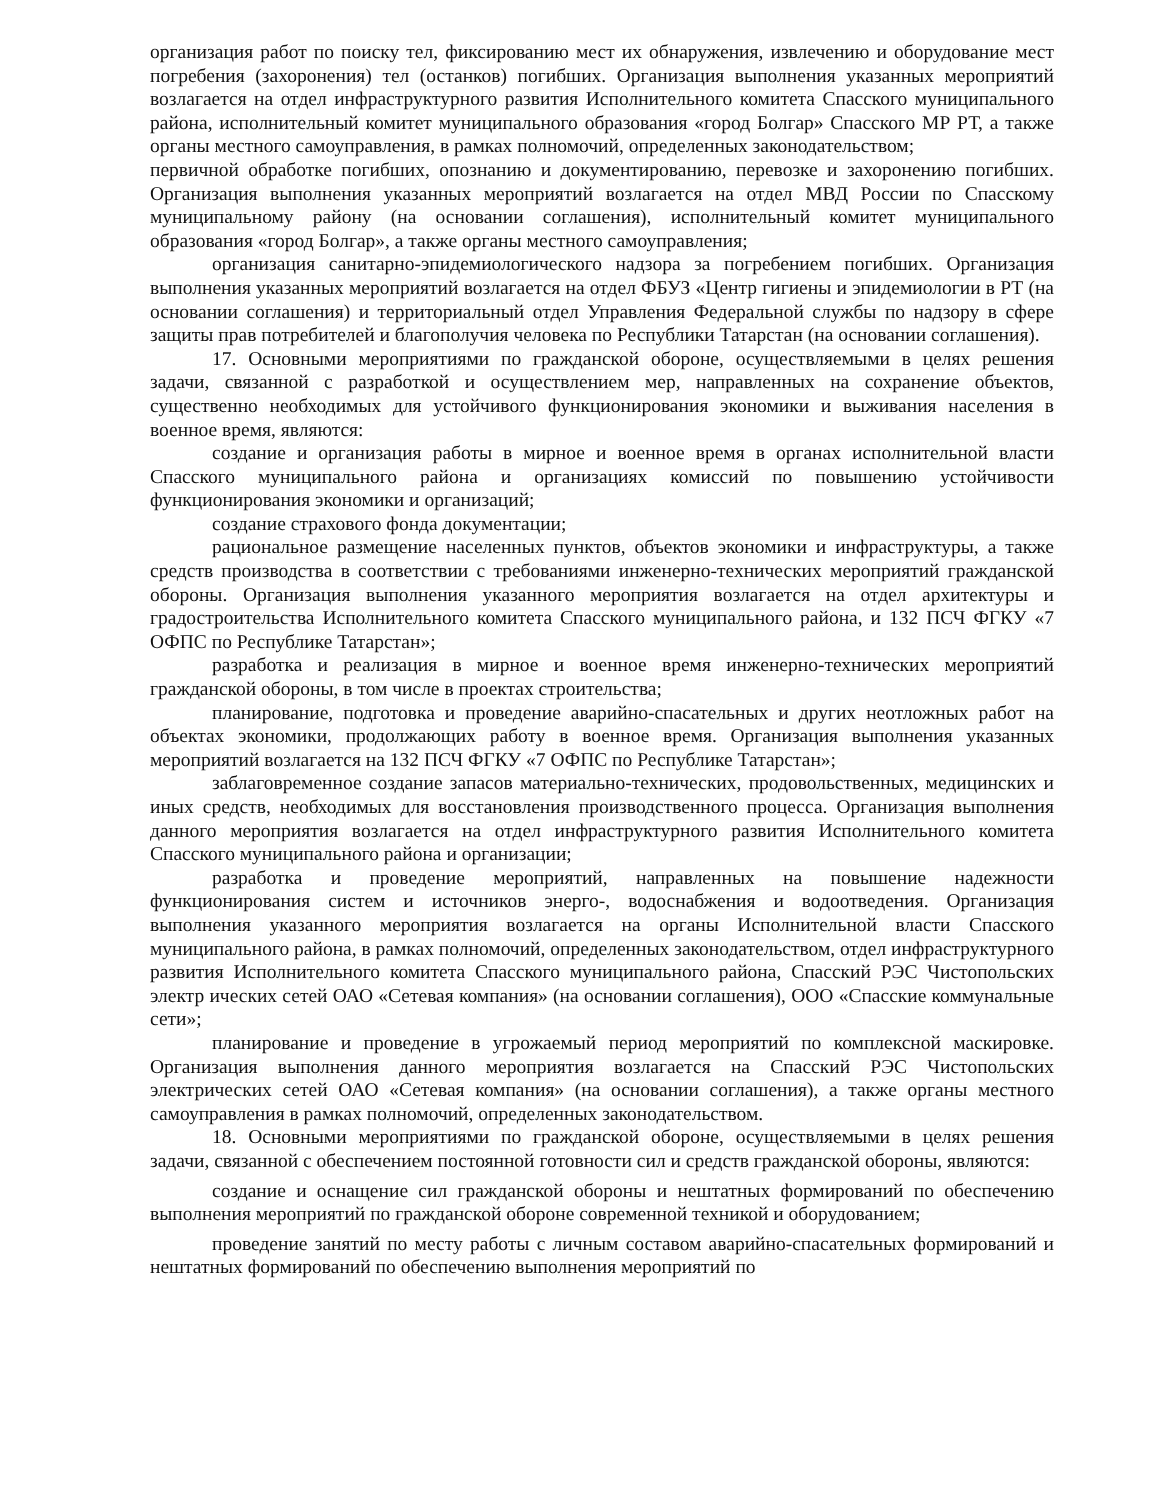организация работ по поиску тел, фиксированию мест их обнаружения, извлечению и оборудование мест погребения (захоронения) тел (останков) погибших. Организация выполнения указанных мероприятий возлагается на отдел инфраструктурного развития Исполнительного комитета Спасского муниципального района, исполнительный комитет муниципального образования «город Болгар» Спасского МР РТ, а также органы местного самоуправления, в рамках полномочий, определенных законодательством;
первичной обработке погибших, опознанию и документированию, перевозке и захоронению погибших. Организация выполнения указанных мероприятий возлагается на отдел МВД России по Спасскому муниципальному району (на основании соглашения), исполнительный комитет муниципального образования «город Болгар», а также органы местного самоуправления;
организация санитарно-эпидемиологического надзора за погребением погибших. Организация выполнения указанных мероприятий возлагается на отдел ФБУЗ «Центр гигиены и эпидемиологии в РТ (на основании соглашения) и территориальный отдел Управления Федеральной службы по надзору в сфере защиты прав потребителей и благополучия человека по Республики Татарстан (на основании соглашения).
17. Основными мероприятиями по гражданской обороне, осуществляемыми в целях решения задачи, связанной с разработкой и осуществлением мер, направленных на сохранение объектов, существенно необходимых для устойчивого функционирования экономики и выживания населения в военное время, являются:
создание и организация работы в мирное и военное время в органах исполнительной власти Спасского муниципального района и организациях комиссий по повышению устойчивости функционирования экономики и организаций;
создание страхового фонда документации;
рациональное размещение населенных пунктов, объектов экономики и инфраструктуры, а также средств производства в соответствии с требованиями инженерно-технических мероприятий гражданской обороны. Организация выполнения указанного мероприятия возлагается на отдел архитектуры и градостроительства Исполнительного комитета Спасского муниципального района, и 132 ПСЧ ФГКУ «7 ОФПС по Республике Татарстан»;
разработка и реализация в мирное и военное время инженерно-технических мероприятий гражданской обороны, в том числе в проектах строительства;
планирование, подготовка и проведение аварийно-спасательных и других неотложных работ на объектах экономики, продолжающих работу в военное время. Организация выполнения указанных мероприятий возлагается на 132 ПСЧ ФГКУ «7 ОФПС по Республике Татарстан»;
заблаговременное создание запасов материально-технических, продовольственных, медицинских и иных средств, необходимых для восстановления производственного процесса. Организация выполнения данного мероприятия возлагается на отдел инфраструктурного развития Исполнительного комитета Спасского муниципального района и организации;
разработка и проведение мероприятий, направленных на повышение надежности функционирования систем и источников энерго-, водоснабжения и водоотведения. Организация выполнения указанного мероприятия возлагается на органы Исполнительной власти Спасского муниципального района, в рамках полномочий, определенных законодательством, отдел инфраструктурного развития Исполнительного комитета Спасского муниципального района, Спасский РЭС Чистопольских электр ических сетей ОАО «Сетевая компания» (на основании соглашения), ООО «Спасские коммунальные сети»;
планирование и проведение в угрожаемый период мероприятий по комплексной маскировке. Организация выполнения данного мероприятия возлагается на Спасский РЭС Чистопольских электрических сетей ОАО «Сетевая компания» (на основании соглашения), а также органы местного самоуправления в рамках полномочий, определенных законодательством.
18. Основными мероприятиями по гражданской обороне, осуществляемыми в целях решения задачи, связанной с обеспечением постоянной готовности сил и средств гражданской обороны, являются:
создание и оснащение сил гражданской обороны и нештатных формирований по обеспечению выполнения мероприятий по гражданской обороне современной техникой и оборудованием;
проведение занятий по месту работы с личным составом аварийно-спасательных формирований и нештатных формирований по обеспечению выполнения мероприятий по